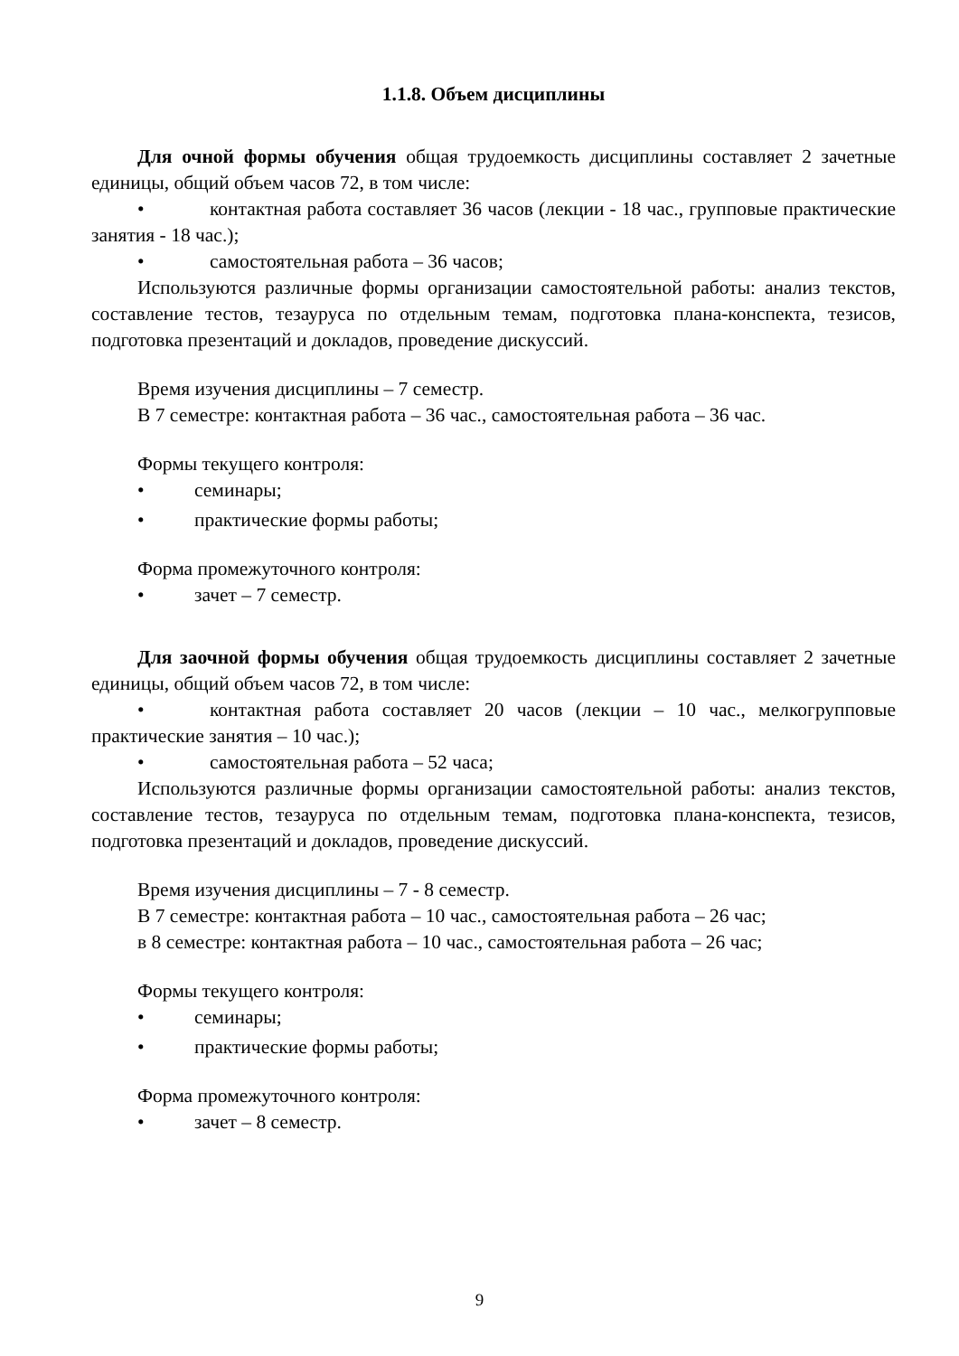1.1.8. Объем дисциплины
Для очной формы обучения общая трудоемкость дисциплины составляет 2 зачетные единицы, общий объем часов 72, в том числе:
• контактная работа составляет 36 часов (лекции - 18 час., групповые практические занятия - 18 час.);
• самостоятельная работа – 36 часов;
Используются различные формы организации самостоятельной работы: анализ текстов, составление тестов, тезауруса по отдельным темам, подготовка плана-конспекта, тезисов, подготовка презентаций и докладов, проведение дискуссий.
Время изучения дисциплины – 7 семестр.
В 7 семестре: контактная работа – 36 час., самостоятельная работа – 36 час.
Формы текущего контроля:
• семинары;
• практические формы работы;
Форма промежуточного контроля:
• зачет – 7 семестр.
Для заочной формы обучения общая трудоемкость дисциплины составляет 2 зачетные единицы, общий объем часов 72, в том числе:
• контактная работа составляет 20 часов (лекции – 10 час., мелкогрупповые практические занятия – 10 час.);
• самостоятельная работа – 52 часа;
Используются различные формы организации самостоятельной работы: анализ текстов, составление тестов, тезауруса по отдельным темам, подготовка плана-конспекта, тезисов, подготовка презентаций и докладов, проведение дискуссий.
Время изучения дисциплины – 7 - 8 семестр.
В 7 семестре: контактная работа – 10 час., самостоятельная работа – 26 час;
в 8 семестре: контактная работа – 10 час., самостоятельная работа – 26 час;
Формы текущего контроля:
• семинары;
• практические формы работы;
Форма промежуточного контроля:
• зачет – 8 семестр.
9